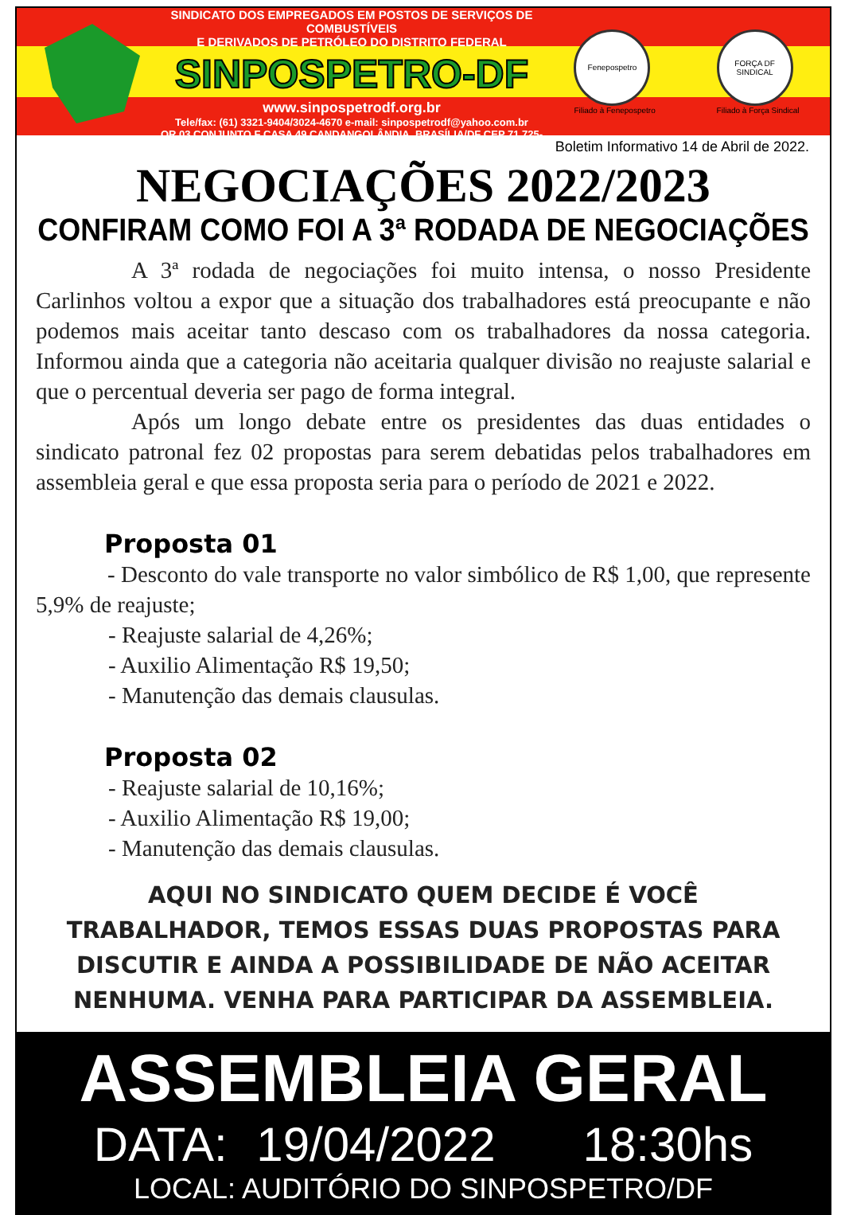SINDICATO DOS EMPREGADOS EM POSTOS DE SERVIÇOS DE COMBUSTÍVEIS
E DERIVADOS DE PETRÓLEO DO DISTRITO FEDERAL
SINPOSPETRO-DF
www.sinpospetrodf.org.br
Tele/fax: (61) 3321-9404/3024-4670 e-mail: sinpospetrodf@yahoo.com.br
QR 03 CONJUNTO F CASA 49 CANDANGOLÂNDIA, BRASÍLIA/DF CEP 71.725-306
Fenepospetro
Filiado à Fenepospetro
FORÇA DF SINDICAL
Filiado à Força Sindical
Boletim Informativo 14 de Abril de 2022.
NEGOCIAÇÕES 2022/2023
CONFIRAM COMO FOI A 3ª RODADA DE NEGOCIAÇÕES
A 3ª rodada de negociações foi muito intensa, o nosso Presidente Carlinhos voltou a expor que a situação dos trabalhadores está preocupante e não podemos mais aceitar tanto descaso com os trabalhadores da nossa categoria. Informou ainda que a categoria não aceitaria qualquer divisão no reajuste salarial e que o percentual deveria ser pago de forma integral.
Após um longo debate entre os presidentes das duas entidades o sindicato patronal fez 02 propostas para serem debatidas pelos trabalhadores em assembleia geral e que essa proposta seria para o período de 2021 e 2022.
Proposta 01
- Desconto do vale transporte no valor simbólico de R$ 1,00, que represente 5,9% de reajuste;
- Reajuste salarial de 4,26%;
- Auxilio Alimentação R$ 19,50;
- Manutenção das demais clausulas.
Proposta 02
- Reajuste salarial de 10,16%;
- Auxilio Alimentação R$ 19,00;
- Manutenção das demais clausulas.
AQUI NO SINDICATO QUEM DECIDE É VOCÊ
TRABALHADOR, TEMOS ESSAS DUAS PROPOSTAS PARA
DISCUTIR E AINDA A POSSIBILIDADE DE NÃO ACEITAR
NENHUMA. VENHA PARA PARTICIPAR DA ASSEMBLEIA.
ASSEMBLEIA GERAL
DATA: 19/04/2022 18:30hs
LOCAL: AUDITÓRIO DO SINPOSPETRO/DF